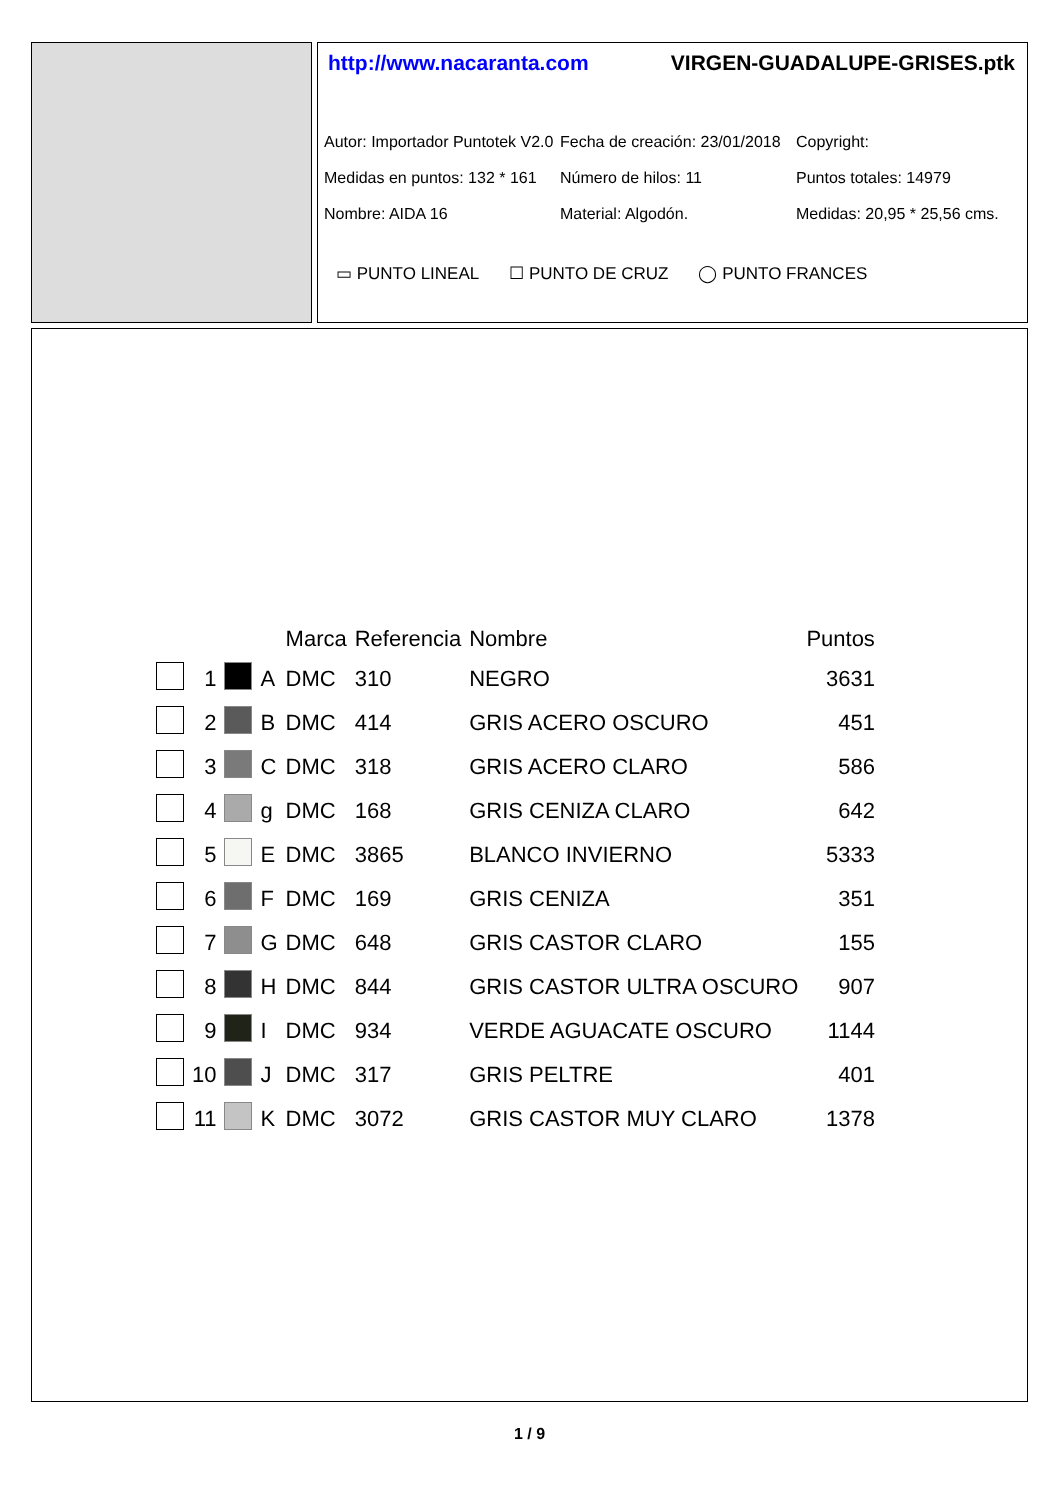http://www.nacaranta.com VIRGEN-GUADALUPE-GRISES.ptk
Autor: Importador Puntotek V2.0
Fecha de creación: 23/01/2018
Copyright:
Medidas en puntos: 132 * 161
Número de hilos: 11
Puntos totales: 14979
Nombre: AIDA 16
Material: Algodón.
Medidas: 20,95 * 25,56 cms.
▭ PUNTO LINEAL ☐ PUNTO DE CRUZ ◯ PUNTO FRANCES
| | | | | Marca | Referencia | Nombre | Puntos |
| --- | --- | --- | --- | --- | --- | --- | --- |
| | 1 | | A | DMC | 310 | NEGRO | 3631 |
| | 2 | | B | DMC | 414 | GRIS ACERO OSCURO | 451 |
| | 3 | | C | DMC | 318 | GRIS ACERO CLARO | 586 |
| | 4 | | g | DMC | 168 | GRIS CENIZA CLARO | 642 |
| | 5 | | E | DMC | 3865 | BLANCO INVIERNO | 5333 |
| | 6 | | F | DMC | 169 | GRIS CENIZA | 351 |
| | 7 | | G | DMC | 648 | GRIS CASTOR CLARO | 155 |
| | 8 | | H | DMC | 844 | GRIS CASTOR ULTRA OSCURO | 907 |
| | 9 | | I | DMC | 934 | VERDE AGUACATE OSCURO | 1144 |
| | 10 | | J | DMC | 317 | GRIS PELTRE | 401 |
| | 11 | | K | DMC | 3072 | GRIS CASTOR MUY CLARO | 1378 |
1 / 9